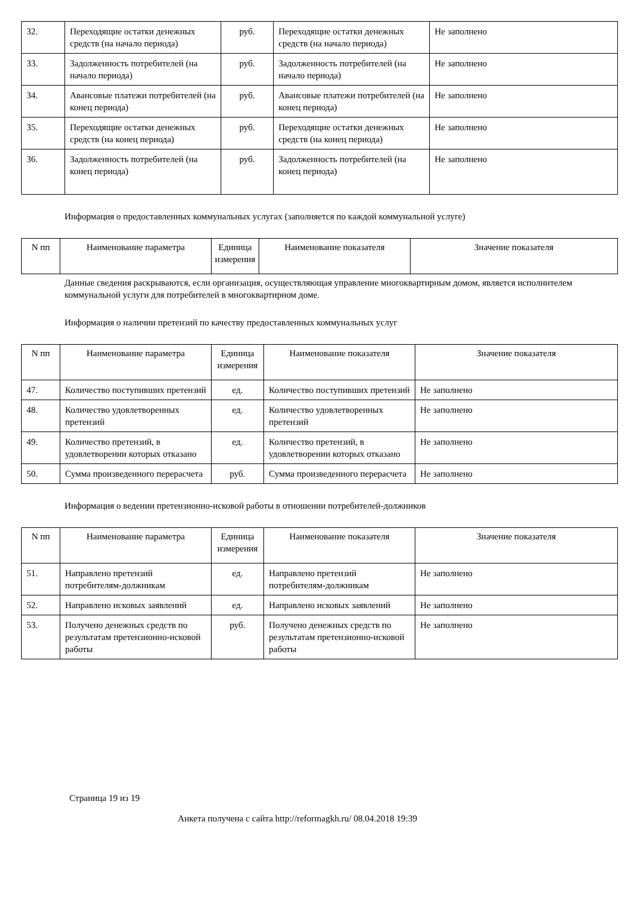| 32. | Переходящие остатки денежных средств (на начало периода) | руб. | Переходящие остатки денежных средств (на начало периода) | Не заполнено |
| 33. | Задолженность потребителей (на начало периода) | руб. | Задолженность потребителей (на начало периода) | Не заполнено |
| 34. | Авансовые платежи потребителей (на конец периода) | руб. | Авансовые платежи потребителей (на конец периода) | Не заполнено |
| 35. | Переходящие остатки денежных средств (на конец периода) | руб. | Переходящие остатки денежных средств (на конец периода) | Не заполнено |
| 36. | Задолженность потребителей (на конец периода) | руб. | Задолженность потребителей (на конец периода) | Не заполнено |
Информация о предоставленных коммунальных услугах (заполняется по каждой коммунальной услуге)
| N пп | Наименование параметра | Единица измерения | Наименование показателя | Значение показателя |
| --- | --- | --- | --- | --- |
Данные сведения раскрываются, если организация, осуществляющая управление многоквартирным домом, является исполнителем коммунальной услуги для потребителей в многоквартирном доме.
Информация о наличии претензий по качеству предоставленных коммунальных услуг
| N пп | Наименование параметра | Единица измерения | Наименование показателя | Значение показателя |
| --- | --- | --- | --- | --- |
| 47. | Количество поступивших претензий | ед. | Количество поступивших претензий | Не заполнено |
| 48. | Количество удовлетворенных претензий | ед. | Количество удовлетворенных претензий | Не заполнено |
| 49. | Количество претензий, в удовлетворении которых отказано | ед. | Количество претензий, в удовлетворении которых отказано | Не заполнено |
| 50. | Сумма произведенного перерасчета | руб. | Сумма произведенного перерасчета | Не заполнено |
Информация о ведении претензионно-исковой работы в отношении потребителей-должников
| N пп | Наименование параметра | Единица измерения | Наименование показателя | Значение показателя |
| --- | --- | --- | --- | --- |
| 51. | Направлено претензий потребителям-должникам | ед. | Направлено претензий потребителям-должникам | Не заполнено |
| 52. | Направлено исковых заявлений | ед. | Направлено исковых заявлений | Не заполнено |
| 53. | Получено денежных средств по результатам претензионно-исковой работы | руб. | Получено денежных средств по результатам претензионно-исковой работы | Не заполнено |
Страница 19 из 19
Анкета получена с сайта http://reformagkh.ru/ 08.04.2018 19:39